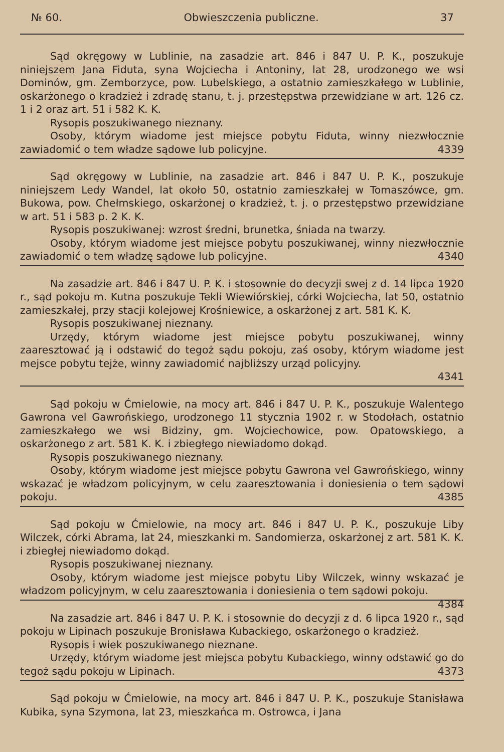№ 60. Obwieszczenia publiczne. 37
Sąd okręgowy w Lublinie, na zasadzie art. 846 i 847 U. P. K., poszukuje niniejszem Jana Fiduta, syna Wojciecha i Antoniny, lat 28, urodzonego we wsi Dominów, gm. Zemborzyce, pow. Lubelskiego, a ostatnio zamieszkałego w Lublinie, oskarżonego o kradzież i zdradę stanu, t. j. przestępstwa przewidziane w art. 126 cz. 1 i 2 oraz art. 51 i 582 K. K.
Rysopis poszukiwanego nieznany.
Osoby, którym wiadome jest miejsce pobytu Fiduta, winny niezwłocznie zawiadomić o tem władze sądowe lub policyjne. 4339
Sąd okręgowy w Lublinie, na zasadzie art. 846 i 847 U. P. K., poszukuje niniejszem Ledy Wandel, lat około 50, ostatnio zamieszkałej w Tomaszówce, gm. Bukowa, pow. Chełmskiego, oskarżonej o kradzież, t. j. o przestępstwo przewidziane w art. 51 i 583 p. 2 K. K.
Rysopis poszukiwanej: wzrost średni, brunetka, śniada na twarzy.
Osoby, którym wiadome jest miejsce pobytu poszukiwanej, winny niezwłocznie zawiadomić o tem władzę sądowe lub policyjne. 4340
Na zasadzie art. 846 i 847 U. P. K. i stosownie do decyzji swej z d. 14 lipca 1920 r., sąd pokoju m. Kutna poszukuje Tekli Wiewiórskiej, córki Wojciecha, lat 50, ostatnio zamieszkałej, przy stacji kolejowej Krośniewice, a oskarżonej z art. 581 K. K.
Rysopis poszukiwanej nieznany.
Urzędy, którym wiadome jest miejsce pobytu poszukiwanej, winny zaaresztować ją i odstawić do tegoż sądu pokoju, zaś osoby, którym wiadome jest mejsce pobytu tejże, winny zawiadomić najbliższy urząd policyjny.
4341
Sąd pokoju w Ćmielowie, na mocy art. 846 i 847 U. P. K., poszukuje Walentego Gawrona vel Gawrońskiego, urodzonego 11 stycznia 1902 r. w Stodołach, ostatnio zamieszkałego we wsi Bidziny, gm. Wojciechowice, pow. Opatowskiego, a oskarżonego z art. 581 K. K. i zbiegłego niewiadomo dokąd.
Rysopis poszukiwanego nieznany.
Osoby, którym wiadome jest miejsce pobytu Gawrona vel Gawrońskiego, winny wskazać je władzom policyjnym, w celu zaaresztowania i doniesienia o tem sądowi pokoju. 4385
Sąd pokoju w Ćmielowie, na mocy art. 846 i 847 U. P. K., poszukuje Liby Wilczek, córki Abrama, lat 24, mieszkanki m. Sandomierza, oskarżonej z art. 581 K. K. i zbiegłej niewiadomo dokąd.
Rysopis poszukiwanej nieznany.
Osoby, którym wiadome jest miejsce pobytu Liby Wilczek, winny wskazać je władzom policyjnym, w celu zaaresztowania i doniesienia o tem sądowi pokoju. 4384
Na zasadzie art. 846 i 847 U. P. K. i stosownie do decyzji z d. 6 lipca 1920 r., sąd pokoju w Lipinach poszukuje Bronisława Kubackiego, oskarżonego o kradzież.
Rysopis i wiek poszukiwanego nieznane.
Urzędy, którym wiadome jest miejsca pobytu Kubackiego, winny odstawić go do tegoż sądu pokoju w Lipinach. 4373
Sąd pokoju w Ćmielowie, na mocy art. 846 i 847 U. P. K., poszukuje Stanisława Kubika, syna Szymona, lat 23, mieszkańca m. Ostrowca, i Jana